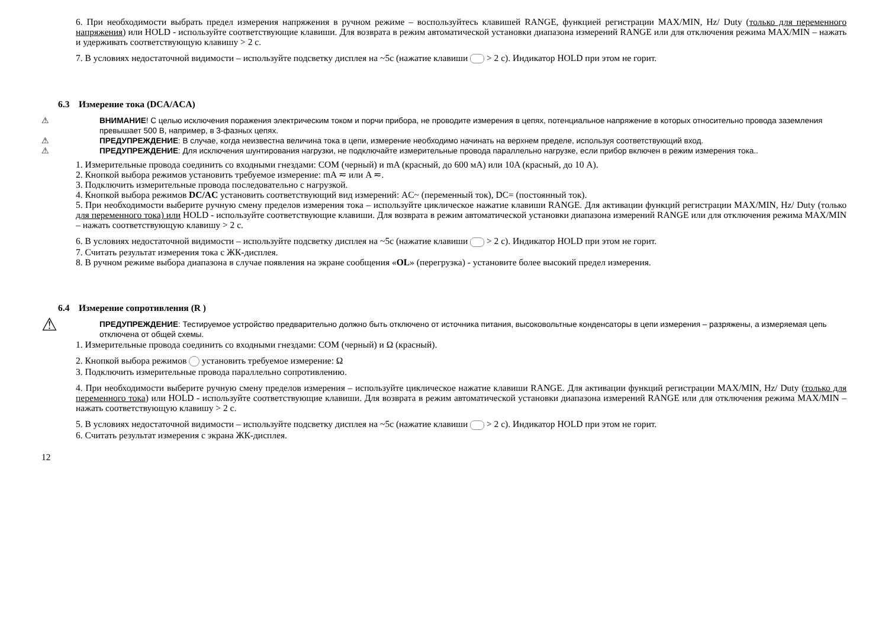6. При необходимости выбрать предел измерения напряжения в ручном режиме – воспользуйтесь клавишей RANGE, функцией регистрации MAX/MIN, Hz/ Duty (только для переменного напряжения) или HOLD - используйте соответствующие клавиши. Для возврата в режим автоматической установки диапазона измерений RANGE или для отключения режима MAX/MIN – нажать и удерживать соответствующую клавишу > 2 с.
7. В условиях недостаточной видимости – используйте подсветку дисплея на ~5с (нажатие клавиши > 2 с). Индикатор HOLD при этом не горит.
6.3 Измерение тока (DCA/ACA)
⚠ ВНИМАНИЕ! С целью исключения поражения электрическим током и порчи прибора, не проводите измерения в цепях, потенциальное напряжение в которых относительно провода заземления превышает 500 В, например, в 3-фазных цепях.
⚠ ПРЕДУПРЕЖДЕНИЕ: В случае, когда неизвестна величина тока в цепи, измерение необходимо начинать на верхнем пределе, используя соответствующий вход.
⚠ ПРЕДУПРЕЖДЕНИЕ: Для исключения шунтирования нагрузки, не подключайте измерительные провода параллельно нагрузке, если прибор включен в режим измерения тока..
1. Измерительные провода соединить со входными гнездами: COM (черный) и mA (красный, до 600 мА) или 10A (красный, до 10 А).
2. Кнопкой выбора режимов установить требуемое измерение: mA ≂ или A ≂.
3. Подключить измерительные провода последовательно с нагрузкой.
4. Кнопкой выбора режимов DC/AC установить соответствующий вид измерений: AC~ (переменный ток), DC= (постоянный ток).
5. При необходимости выберите ручную смену пределов измерения тока – используйте циклическое нажатие клавиши RANGE. Для активации функций регистрации MAX/MIN, Hz/ Duty (только для переменного тока) или HOLD - используйте соответствующие клавиши. Для возврата в режим автоматической установки диапазона измерений RANGE или для отключения режима MAX/MIN – нажать соответствующую клавишу > 2 с.
6. В условиях недостаточной видимости – используйте подсветку дисплея на ~5с (нажатие клавиши > 2 с). Индикатор HOLD при этом не горит.
7. Считать результат измерения тока с ЖК-дисплея.
8. В ручном режиме выбора диапазона в случае появления на экране сообщения «OL» (перегрузка) - установите более высокий предел измерения.
6.4 Измерение сопротивления (R )
⚠
ПРЕДУПРЕЖДЕНИЕ: Тестируемое устройство предварительно должно быть отключено от источника питания, высоковольтные конденсаторы в цепи измерения – разряжены, а измеряемая цепь отключена от общей схемы.
1. Измерительные провода соединить со входными гнездами: COM (черный) и Ω (красный).
2. Кнопкой выбора режимов установить требуемое измерение: Ω
3. Подключить измерительные провода параллельно сопротивлению.
4. При необходимости выберите ручную смену пределов измерения – используйте циклическое нажатие клавиши RANGE. Для активации функций регистрации MAX/MIN, Hz/ Duty (только для переменного тока) или HOLD - используйте соответствующие клавиши. Для возврата в режим автоматической установки диапазона измерений RANGE или для отключения режима MAX/MIN – нажать соответствующую клавишу > 2 с.
5. В условиях недостаточной видимости – используйте подсветку дисплея на ~5с (нажатие клавиши > 2 с). Индикатор HOLD при этом не горит.
6. Считать результат измерения с экрана ЖК-дисплея.
12